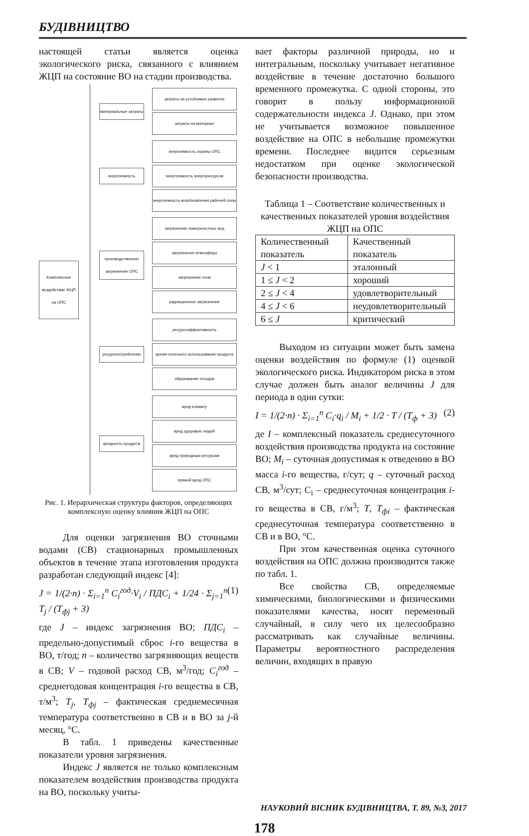БУДІВНИЦТВО
настоящей статьи является оценка экологического риска, связанного с влиянием ЖЦП на состояние ВО на стадии производства.
Комплексное воздействие ЖЦП на ОПС
материальные затраты
затраты на устойчивое развитие
затраты на материал
энергоемкость
энергоемкость охраны ОПС
энергоемкость энергоресурсов
энергоемкость возобновления рабочей силы
производственное загрязнение ОПС
загрязнение поверхностных вод
загрязнение атмосферы
загрязнение почв
радиационное загрязнение
ресурсопотребление
ресурсоэффективность
время полезного использования продукта
образование отходов
вредность продукта
вред климату
вред здоровью людей
вред природным ресурсам
прямой вред ОПС
Рис. 1. Иерархическая структура факторов, определяющих комплексную оценку влияния ЖЦП на ОПС
Для оценки загрязнения ВО сточными водами (СВ) стационарных промышленных объектов в течение этапа изготовления продукта разработан следующий индекс [4]:
J = 1/(2·n) · Σ<sub>i=1</sub><sup>n</sup> C<sub>i</sub><sup>год</sup>·V<sub>i</sub> / ПДС<sub>i</sub> + 1/24 · Σ<sub>j=1</sub><sup>n</sup> T<sub>j</sub> / (T<sub>фj</sub> + 3) (1)
где J – индекс загрязнения ВО; ПДС<sub>i</sub> – предельно-допустимый сброс i-го вещества в ВО, т/год; n – количество загрязняющих веществ в СВ; V – годовой расход СВ, м<sup>3</sup>/год; C<sub>i</sub><sup>год</sup> – среднегодовая концентрация i-го вещества в СВ, т/м<sup>3</sup>; T<sub>j</sub>, T<sub>фj</sub> – фактическая среднемесячная температура соответственно в СВ и в ВО за j-й месяц, °С.
В табл. 1 приведены качественные показатели уровня загрязнения.
Индекс J является не только комплексным показателем воздействия производства продукта на ВО, поскольку учиты-
вает факторы различной природы, но и интегральным, поскольку учитывает негативное воздействие в течение достаточно большого временного промежутка. С одной стороны, это говорит в пользу информационной содержательности индекса J. Однако, при этом не учитывается возможное повышенное воздействие на ОПС в небольшие промежутки времени. Последнее видится серьезным недостатком при оценке экологической безопасности производства.
Таблица 1 – Соответствие количественных и качественных показателей уровня воздействия ЖЦП на ОПС
| Количественный показатель | Качественный показатель |
| J < 1 | эталонный |
| 1 ≤ J < 2 | хороший |
| 2 ≤ J < 4 | удовлетворительный |
| 4 ≤ J < 6 | неудовлетворительный |
| 6 ≤ J | критический |
Выходом из ситуации может быть замена оценки воздействия по формуле (1) оценкой экологического риска. Индикатором риска в этом случае должен быть аналог величины J для периода в одни сутки:
I = 1/(2·n) · Σ<sub>i=1</sub><sup>n</sup> C<sub>i</sub>·q<sub>i</sub> / M<sub>i</sub> + 1/2 · T / (T<sub>ф</sub> + 3) (2)
де I – комплексный показатель среднесуточного воздействия производства продукта на состояние ВО; M<sub>i</sub> – суточная допустимая к отведению в ВО масса i-го вещества, г/сут; q – суточный расход СВ, м<sup>3</sup>/сут; C<sub>i</sub> – среднесуточная концентрация i-го вещества в СВ, г/м<sup>3</sup>; T, T<sub>фi</sub> – фактическая среднесуточная температура соответственно в СВ и в ВО, °С.
При этом качественная оценка суточного воздействия на ОПС должна производится также по табл. 1.
Все свойства СВ, определяемые химическими, биологическими и физическими показателями качества, носят переменный случайный, в силу чего их целесообразно рассматривать как случайные величины. Параметры вероятностного распределения величин, входящих в правую
НАУКОВИЙ ВІСНИК БУДІВНИЦТВА, Т. 89, №3, 2017
178